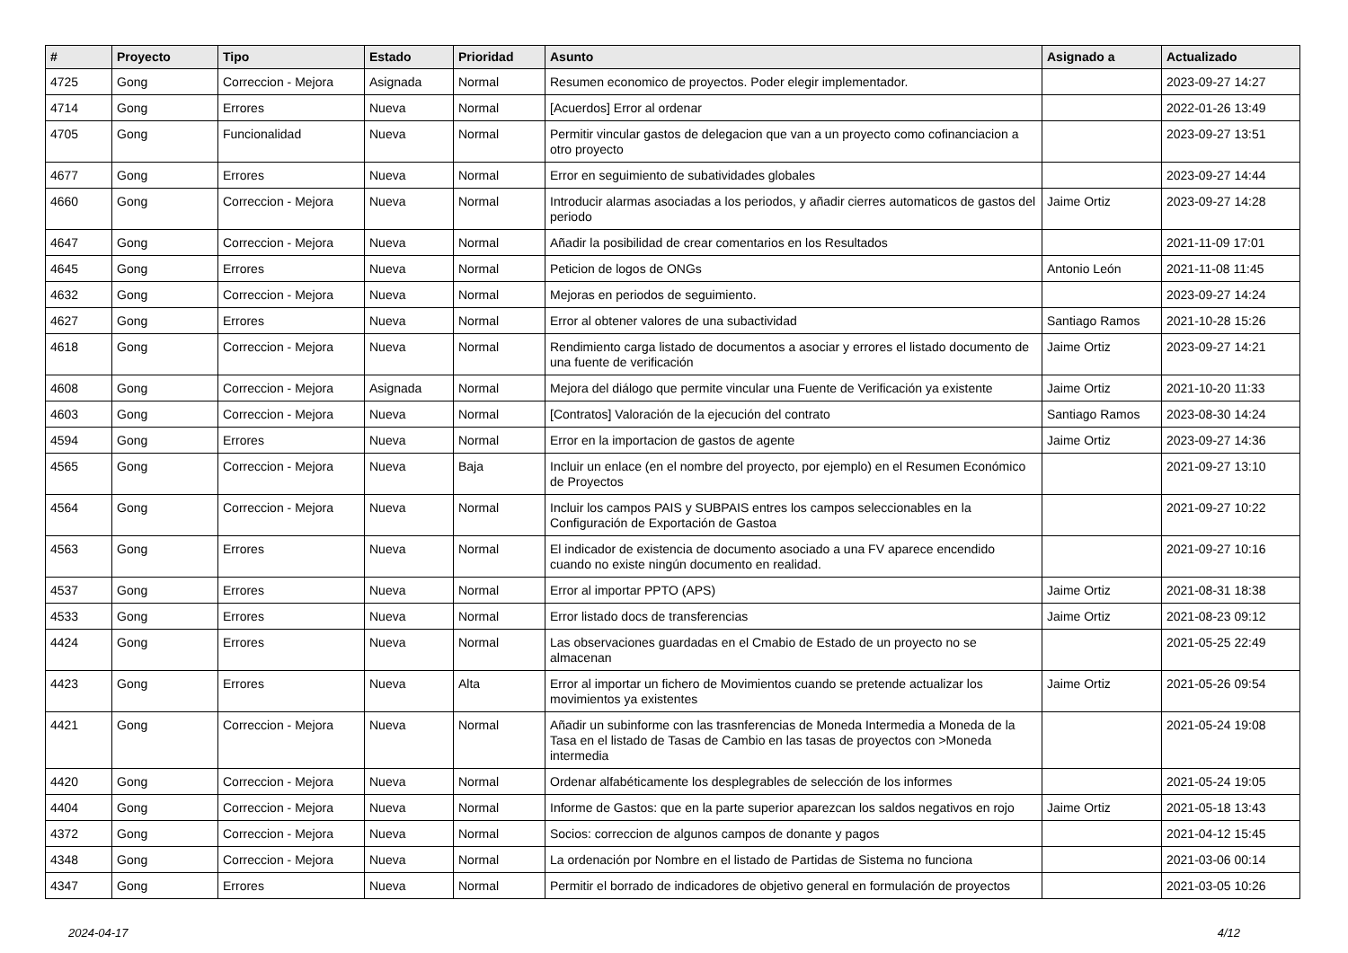| # | Proyecto | Tipo | Estado | Prioridad | Asunto | Asignado a | Actualizado |
| --- | --- | --- | --- | --- | --- | --- | --- |
| 4725 | Gong | Correccion - Mejora | Asignada | Normal | Resumen economico de proyectos. Poder elegir implementador. | | 2023-09-27 14:27 |
| 4714 | Gong | Errores | Nueva | Normal | [Acuerdos] Error al ordenar | | 2022-01-26 13:49 |
| 4705 | Gong | Funcionalidad | Nueva | Normal | Permitir vincular gastos de delegacion que van a un proyecto como cofinanciacion a otro proyecto | | 2023-09-27 13:51 |
| 4677 | Gong | Errores | Nueva | Normal | Error en seguimiento de subatividades globales | | 2023-09-27 14:44 |
| 4660 | Gong | Correccion - Mejora | Nueva | Normal | Introducir alarmas asociadas a los periodos, y añadir cierres automaticos de gastos del periodo | Jaime Ortiz | 2023-09-27 14:28 |
| 4647 | Gong | Correccion - Mejora | Nueva | Normal | Añadir la posibilidad de crear comentarios en los Resultados | | 2021-11-09 17:01 |
| 4645 | Gong | Errores | Nueva | Normal | Peticion de logos de ONGs | Antonio León | 2021-11-08 11:45 |
| 4632 | Gong | Correccion - Mejora | Nueva | Normal | Mejoras en periodos de seguimiento. | | 2023-09-27 14:24 |
| 4627 | Gong | Errores | Nueva | Normal | Error al obtener valores de una subactividad | Santiago Ramos | 2021-10-28 15:26 |
| 4618 | Gong | Correccion - Mejora | Nueva | Normal | Rendimiento carga listado de documentos a asociar y errores el listado documento de una fuente de verificación | Jaime Ortiz | 2023-09-27 14:21 |
| 4608 | Gong | Correccion - Mejora | Asignada | Normal | Mejora del diálogo que permite vincular una Fuente de Verificación ya existente | Jaime Ortiz | 2021-10-20 11:33 |
| 4603 | Gong | Correccion - Mejora | Nueva | Normal | [Contratos] Valoración de la ejecución del contrato | Santiago Ramos | 2023-08-30 14:24 |
| 4594 | Gong | Errores | Nueva | Normal | Error en la importacion de gastos de agente | Jaime Ortiz | 2023-09-27 14:36 |
| 4565 | Gong | Correccion - Mejora | Nueva | Baja | Incluir un enlace (en el nombre del proyecto, por ejemplo) en el Resumen Económico de Proyectos | | 2021-09-27 13:10 |
| 4564 | Gong | Correccion - Mejora | Nueva | Normal | Incluir los campos PAIS y SUBPAIS entres los campos seleccionables en la Configuración de Exportación de Gastoa | | 2021-09-27 10:22 |
| 4563 | Gong | Errores | Nueva | Normal | El indicador de existencia de documento asociado a una FV aparece encendido cuando no existe ningún documento en realidad. | | 2021-09-27 10:16 |
| 4537 | Gong | Errores | Nueva | Normal | Error al importar PPTO (APS) | Jaime Ortiz | 2021-08-31 18:38 |
| 4533 | Gong | Errores | Nueva | Normal | Error listado docs de transferencias | Jaime Ortiz | 2021-08-23 09:12 |
| 4424 | Gong | Errores | Nueva | Normal | Las observaciones guardadas en el Cmabio de Estado de un proyecto no se almacenan | | 2021-05-25 22:49 |
| 4423 | Gong | Errores | Nueva | Alta | Error al importar un fichero de Movimientos cuando se pretende actualizar los movimientos ya existentes | Jaime Ortiz | 2021-05-26 09:54 |
| 4421 | Gong | Correccion - Mejora | Nueva | Normal | Añadir un subinforme con las trasnferencias de Moneda Intermedia a Moneda de la Tasa en el listado de Tasas de Cambio en las tasas de proyectos con >Moneda intermedia | | 2021-05-24 19:08 |
| 4420 | Gong | Correccion - Mejora | Nueva | Normal | Ordenar alfabéticamente los desplegrables de selección de los informes | | 2021-05-24 19:05 |
| 4404 | Gong | Correccion - Mejora | Nueva | Normal | Informe de Gastos: que en la parte superior aparezcan los saldos negativos en rojo | Jaime Ortiz | 2021-05-18 13:43 |
| 4372 | Gong | Correccion - Mejora | Nueva | Normal | Socios: correccion de algunos campos de donante y pagos | | 2021-04-12 15:45 |
| 4348 | Gong | Correccion - Mejora | Nueva | Normal | La ordenación por Nombre en el listado de Partidas de Sistema no funciona | | 2021-03-06 00:14 |
| 4347 | Gong | Errores | Nueva | Normal | Permitir el borrado de indicadores de objetivo general en formulación de proyectos | | 2021-03-05 10:26 |
2024-04-17 4/12